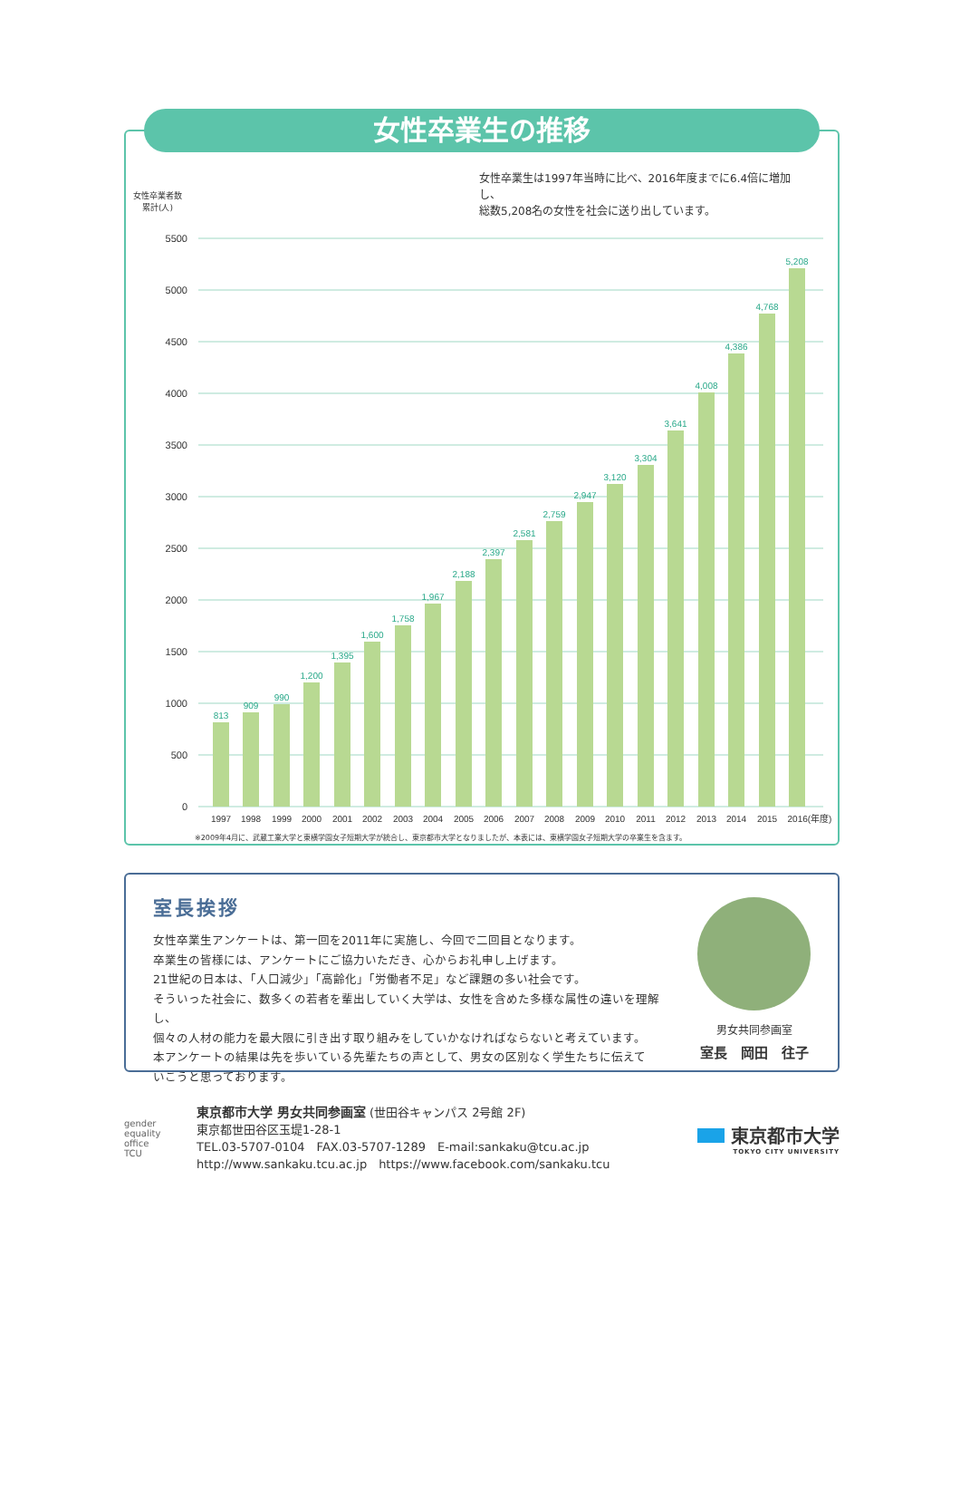女性卒業生の推移
女性卒業生は1997年当時に比べ、2016年度までに6.4倍に増加し、
総数5,208名の女性を社会に送り出しています。
女性卒業者数
累計(人)
5500
5000
4500
4000
3500
3000
2500
2000
1500
1000
500
0
813
909
990
1,200
1,395
1,600
1,758
1,967
2,188
2,397
2,581
2,759
2,947
3,120
3,304
3,641
4,008
4,386
4,768
5,208
1997
1998
1999
2000
2001
2002
2003
2004
2005
2006
2007
2008
2009
2010
2011
2012
2013
2014
2015
2016(年度)
※2009年4月に、武蔵工業大学と東横学園女子短期大学が統合し、東京都市大学となりましたが、本表には、東横学園女子短期大学の卒業生を含ます。
室長挨拶
女性卒業生アンケートは、第一回を2011年に実施し、今回で二回目となります。
卒業生の皆様には、アンケートにご協力いただき、心からお礼申し上げます。
21世紀の日本は、「人口減少」「高齢化」「労働者不足」など課題の多い社会です。
そういった社会に、数多くの若者を輩出していく大学は、女性を含めた多様な属性の違いを理解し、
個々の人材の能力を最大限に引き出す取り組みをしていかなければならないと考えています。
本アンケートの結果は先を歩いている先輩たちの声として、男女の区別なく学生たちに伝えて
いこうと思っております。
男女共同参画室
室長　岡田　往子
gender
equality
office
TCU
東京都市大学 男女共同参画室 (世田谷キャンパス 2号館 2F)
東京都世田谷区玉堤1-28-1
TEL.03-5707-0104　FAX.03-5707-1289　E-mail:sankaku@tcu.ac.jp
http://www.sankaku.tcu.ac.jp　https://www.facebook.com/sankaku.tcu
東京都市大学
TOKYO CITY UNIVERSITY